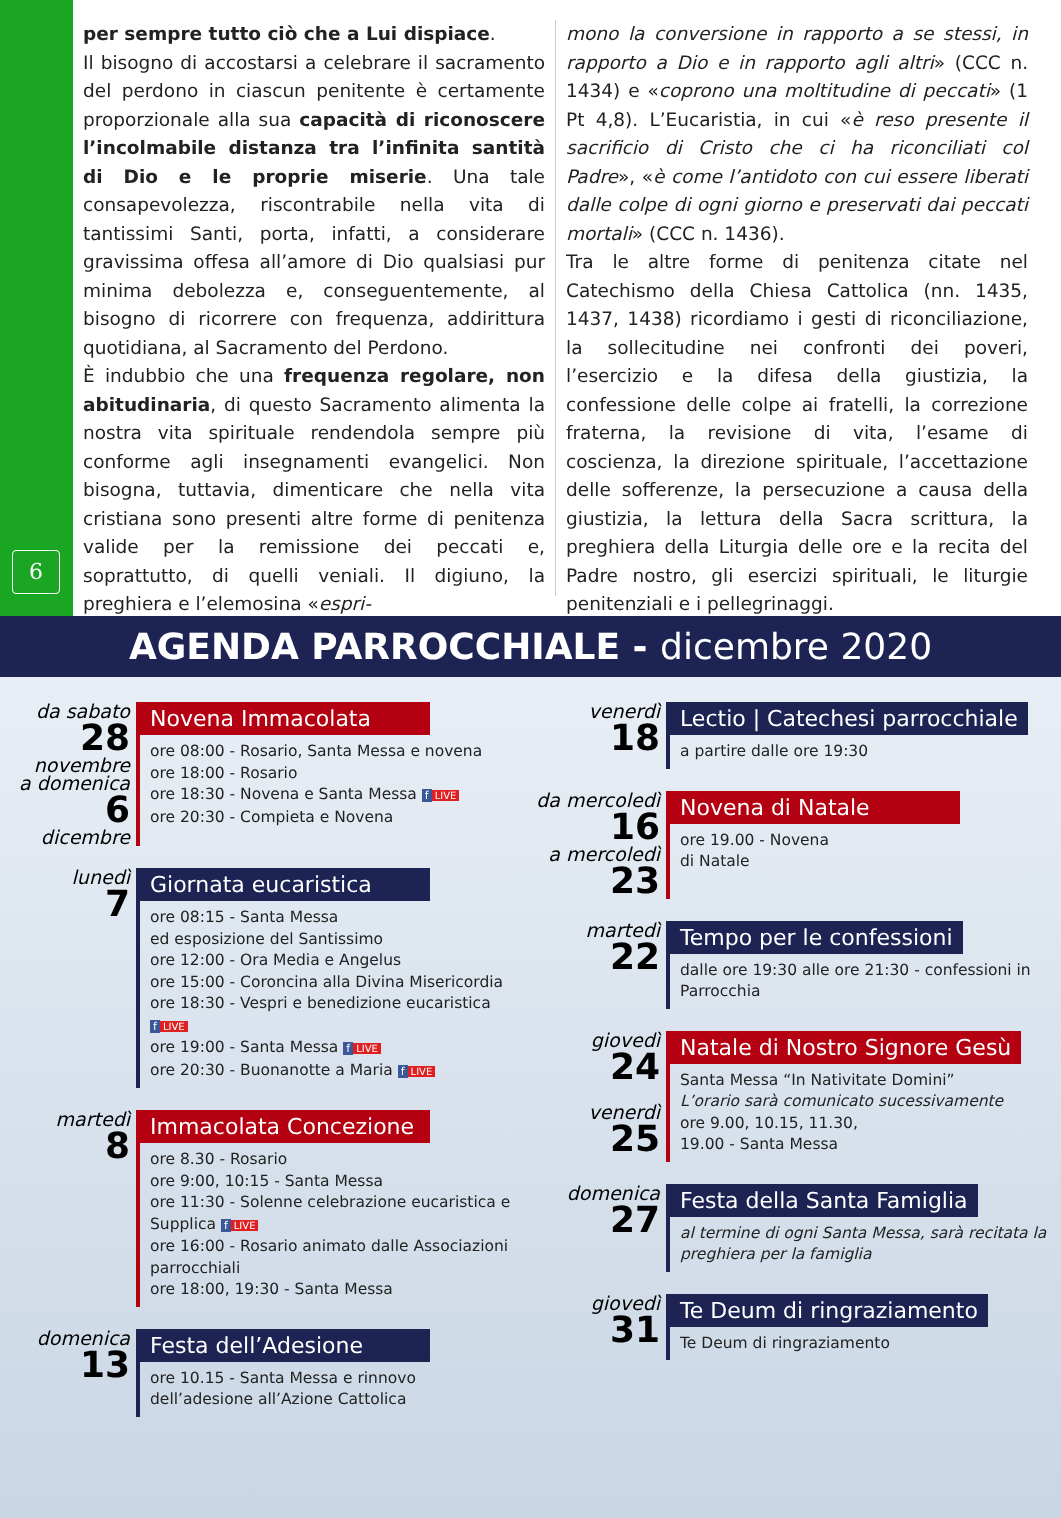6
per sempre tutto ciò che a Lui dispiace.
Il bisogno di accostarsi a celebrare il sacramento del perdono in ciascun penitente è certamente proporzionale alla sua capacità di riconoscere l’incolmabile distanza tra l’infinita santità di Dio e le proprie miserie. Una tale consapevolezza, riscontrabile nella vita di tantissimi Santi, porta, infatti, a considerare gravissima offesa all’amore di Dio qualsiasi pur minima debolezza e, conseguentemente, al bisogno di ricorrere con frequenza, addirittura quotidiana, al Sacramento del Perdono.
È indubbio che una frequenza regolare, non abitudinaria, di questo Sacramento alimenta la nostra vita spirituale rendendola sempre più conforme agli insegnamenti evangelici. Non bisogna, tuttavia, dimenticare che nella vita cristiana sono presenti altre forme di penitenza valide per la remissione dei peccati e, soprattutto, di quelli veniali. Il digiuno, la preghiera e l’elemosina «espri-
mono la conversione in rapporto a se stessi, in rapporto a Dio e in rapporto agli altri» (CCC n. 1434) e «coprono una moltitudine di peccati» (1 Pt 4,8). L’Eucaristia, in cui «è reso presente il sacrificio di Cristo che ci ha riconciliati col Padre», «è come l’antidoto con cui essere liberati dalle colpe di ogni giorno e preservati dai peccati mortali» (CCC n. 1436).
Tra le altre forme di penitenza citate nel Catechismo della Chiesa Cattolica (nn. 1435, 1437, 1438) ricordiamo i gesti di riconciliazione, la sollecitudine nei confronti dei poveri, l’esercizio e la difesa della giustizia, la confessione delle colpe ai fratelli, la correzione fraterna, la revisione di vita, l’esame di coscienza, la direzione spirituale, l’accettazione delle sofferenze, la persecuzione a causa della giustizia, la lettura della Sacra scrittura, la preghiera della Liturgia delle ore e la recita del Padre nostro, gli esercizi spirituali, le liturgie penitenziali e i pellegrinaggi.
AGENDA PARROCCHIALE - dicembre 2020
da sabato
28
novembre
a domenica
6
dicembre
Novena Immacolata
ore 08:00 - Rosario, Santa Messa e novena
ore 18:00 - Rosario
ore 18:30 - Novena e Santa Messa f LIVE
ore 20:30 - Compieta e Novena
lunedì
7
Giornata eucaristica
ore 08:15 - Santa Messa
ed esposizione del Santissimo
ore 12:00 - Ora Media e Angelus
ore 15:00 - Coroncina alla Divina Misericordia
ore 18:30 - Vespri e benedizione eucaristica f LIVE
ore 19:00 - Santa Messa f LIVE
ore 20:30 - Buonanotte a Maria f LIVE
martedì
8
Immacolata Concezione
ore 8.30 - Rosario
ore 9:00, 10:15 - Santa Messa
ore 11:30 - Solenne celebrazione eucaristica e Supplica f LIVE
ore 16:00 - Rosario animato dalle Associazioni parrocchiali
ore 18:00, 19:30 - Santa Messa
domenica
13
Festa dell’Adesione
ore 10.15 - Santa Messa e rinnovo dell’adesione all’Azione Cattolica
venerdì
18
Lectio | Catechesi parrocchiale
a partire dalle ore 19:30
da mercoledì
16
a mercoledì
23
Novena di Natale
ore 19.00 - Novena
di Natale
martedì
22
Tempo per le confessioni
dalle ore 19:30 alle ore 21:30 - confessioni in Parrocchia
giovedì
24
venerdì
25
Natale di Nostro Signore Gesù
Santa Messa “In Nativitate Domini”
L’orario sarà comunicato sucessivamente
ore 9.00, 10.15, 11.30,
19.00 - Santa Messa
domenica
27
Festa della Santa Famiglia
al termine di ogni Santa Messa, sarà recitata la preghiera per la famiglia
giovedì
31
Te Deum di ringraziamento
Te Deum di ringraziamento